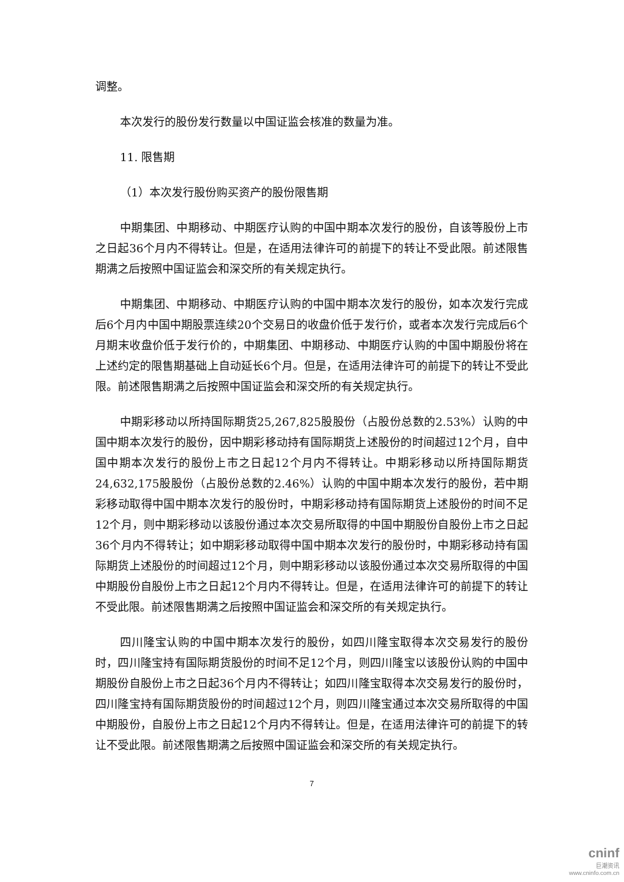调整。
本次发行的股份发行数量以中国证监会核准的数量为准。
11. 限售期
（1）本次发行股份购买资产的股份限售期
中期集团、中期移动、中期医疗认购的中国中期本次发行的股份，自该等股份上市之日起36个月内不得转让。但是，在适用法律许可的前提下的转让不受此限。前述限售期满之后按照中国证监会和深交所的有关规定执行。
中期集团、中期移动、中期医疗认购的中国中期本次发行的股份，如本次发行完成后6个月内中国中期股票连续20个交易日的收盘价低于发行价，或者本次发行完成后6个月期末收盘价低于发行价的，中期集团、中期移动、中期医疗认购的中国中期股份将在上述约定的限售期基础上自动延长6个月。但是，在适用法律许可的前提下的转让不受此限。前述限售期满之后按照中国证监会和深交所的有关规定执行。
中期彩移动以所持国际期货25,267,825股股份（占股份总数的2.53%）认购的中国中期本次发行的股份，因中期彩移动持有国际期货上述股份的时间超过12个月，自中国中期本次发行的股份上市之日起12个月内不得转让。中期彩移动以所持国际期货24,632,175股股份（占股份总数的2.46%）认购的中国中期本次发行的股份，若中期彩移动取得中国中期本次发行的股份时，中期彩移动持有国际期货上述股份的时间不足12个月，则中期彩移动以该股份通过本次交易所取得的中国中期股份自股份上市之日起36个月内不得转让；如中期彩移动取得中国中期本次发行的股份时，中期彩移动持有国际期货上述股份的时间超过12个月，则中期彩移动以该股份通过本次交易所取得的中国中期股份自股份上市之日起12个月内不得转让。但是，在适用法律许可的前提下的转让不受此限。前述限售期满之后按照中国证监会和深交所的有关规定执行。
四川隆宝认购的中国中期本次发行的股份，如四川隆宝取得本次交易发行的股份时，四川隆宝持有国际期货股份的时间不足12个月，则四川隆宝以该股份认购的中国中期股份自股份上市之日起36个月内不得转让；如四川隆宝取得本次交易发行的股份时，四川隆宝持有国际期货股份的时间超过12个月，则四川隆宝通过本次交易所取得的中国中期股份，自股份上市之日起12个月内不得转让。但是，在适用法律许可的前提下的转让不受此限。前述限售期满之后按照中国证监会和深交所的有关规定执行。
7
cninf
巨潮资讯
www.cninfo.com.cn